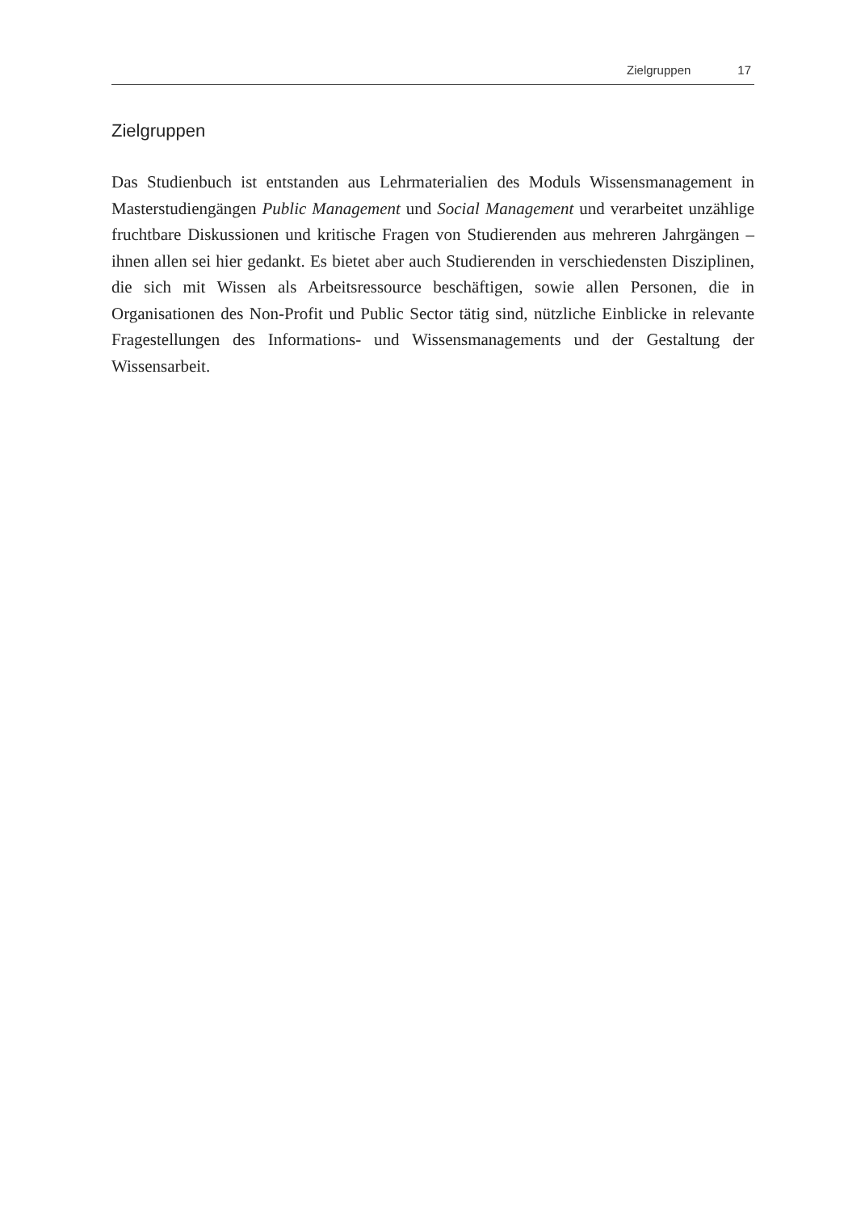Zielgruppen 17
Zielgruppen
Das Studienbuch ist entstanden aus Lehrmaterialien des Moduls Wissensma­nagement in Masterstudiengängen Public Management und Social Management und verarbeitet unzählige fruchtbare Diskussionen und kritische Fragen von Studierenden aus mehreren Jahrgängen – ihnen allen sei hier gedankt. Es bietet aber auch Studierenden in verschiedensten Disziplinen, die sich mit Wissen als Arbeitsressource beschäftigen, sowie allen Personen, die in Organisationen des Non-Profit und Public Sector tätig sind, nützliche Einblicke in relevante Fra­gestellungen des Informations- und Wissensmanagements und der Gestaltung der Wissensarbeit.